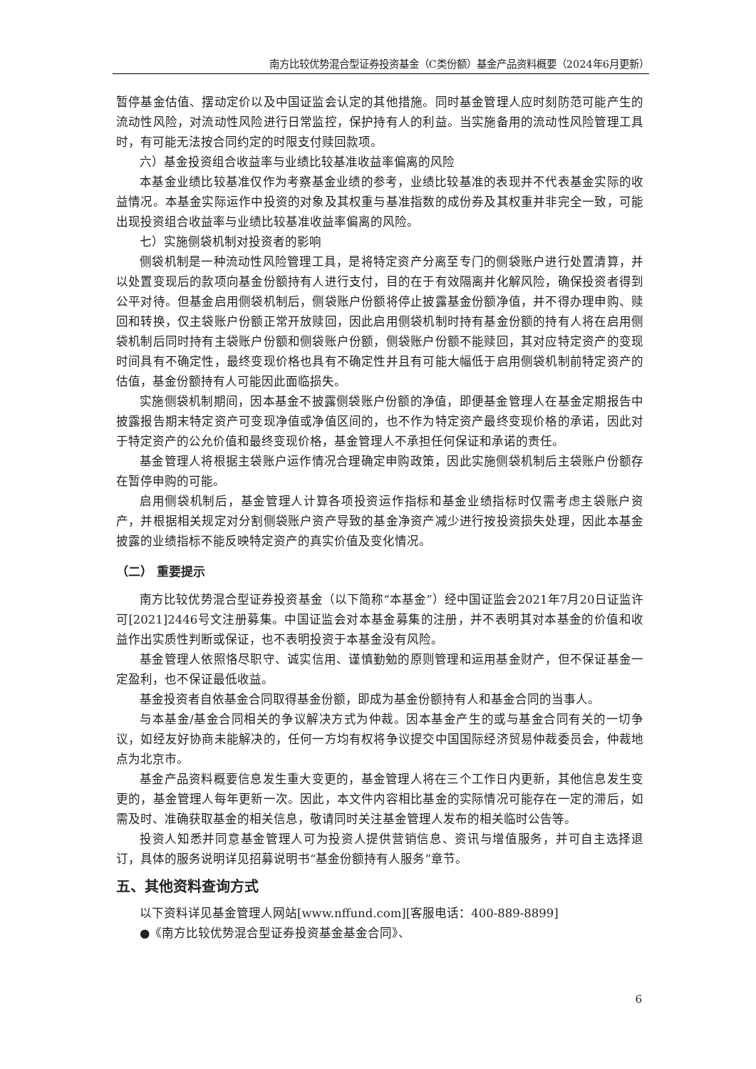南方比较优势混合型证券投资基金（C类份额）基金产品资料概要（2024年6月更新）
暂停基金估值、摆动定价以及中国证监会认定的其他措施。同时基金管理人应时刻防范可能产生的流动性风险，对流动性风险进行日常监控，保护持有人的利益。当实施备用的流动性风险管理工具时，有可能无法按合同约定的时限支付赎回款项。
六）基金投资组合收益率与业绩比较基准收益率偏离的风险
本基金业绩比较基准仅作为考察基金业绩的参考，业绩比较基准的表现并不代表基金实际的收益情况。本基金实际运作中投资的对象及其权重与基准指数的成份券及其权重并非完全一致，可能出现投资组合收益率与业绩比较基准收益率偏离的风险。
七）实施侧袋机制对投资者的影响
侧袋机制是一种流动性风险管理工具，是将特定资产分离至专门的侧袋账户进行处置清算，并以处置变现后的款项向基金份额持有人进行支付，目的在于有效隔离并化解风险，确保投资者得到公平对待。但基金启用侧袋机制后，侧袋账户份额将停止披露基金份额净值，并不得办理申购、赎回和转换，仅主袋账户份额正常开放赎回，因此启用侧袋机制时持有基金份额的持有人将在启用侧袋机制后同时持有主袋账户份额和侧袋账户份额，侧袋账户份额不能赎回，其对应特定资产的变现时间具有不确定性，最终变现价格也具有不确定性并且有可能大幅低于启用侧袋机制前特定资产的估值，基金份额持有人可能因此面临损失。
实施侧袋机制期间，因本基金不披露侧袋账户份额的净值，即便基金管理人在基金定期报告中披露报告期末特定资产可变现净值或净值区间的，也不作为特定资产最终变现价格的承诺，因此对于特定资产的公允价值和最终变现价格，基金管理人不承担任何保证和承诺的责任。
基金管理人将根据主袋账户运作情况合理确定申购政策，因此实施侧袋机制后主袋账户份额存在暂停申购的可能。
启用侧袋机制后，基金管理人计算各项投资运作指标和基金业绩指标时仅需考虑主袋账户资产，并根据相关规定对分割侧袋账户资产导致的基金净资产减少进行按投资损失处理，因此本基金披露的业绩指标不能反映特定资产的真实价值及变化情况。
（二） 重要提示
南方比较优势混合型证券投资基金（以下简称“本基金”）经中国证监会2021年7月20日证监许可[2021]2446号文注册募集。中国证监会对本基金募集的注册，并不表明其对本基金的价值和收益作出实质性判断或保证，也不表明投资于本基金没有风险。
基金管理人依照恪尽职守、诚实信用、谨慎勤勉的原则管理和运用基金财产，但不保证基金一定盈利，也不保证最低收益。
基金投资者自依基金合同取得基金份额，即成为基金份额持有人和基金合同的当事人。
与本基金/基金合同相关的争议解决方式为仲裁。因本基金产生的或与基金合同有关的一切争议，如经友好协商未能解决的，任何一方均有权将争议提交中国国际经济贸易仲裁委员会，仲裁地点为北京市。
基金产品资料概要信息发生重大变更的，基金管理人将在三个工作日内更新，其他信息发生变更的，基金管理人每年更新一次。因此，本文件内容相比基金的实际情况可能存在一定的滞后，如需及时、准确获取基金的相关信息，敬请同时关注基金管理人发布的相关临时公告等。
投资人知悉并同意基金管理人可为投资人提供营销信息、资讯与增值服务，并可自主选择退订，具体的服务说明详见招募说明书“基金份额持有人服务”章节。
五、其他资料查询方式
以下资料详见基金管理人网站[www.nffund.com][客服电话：400-889-8899]
●《南方比较优势混合型证券投资基金基金合同》、
6